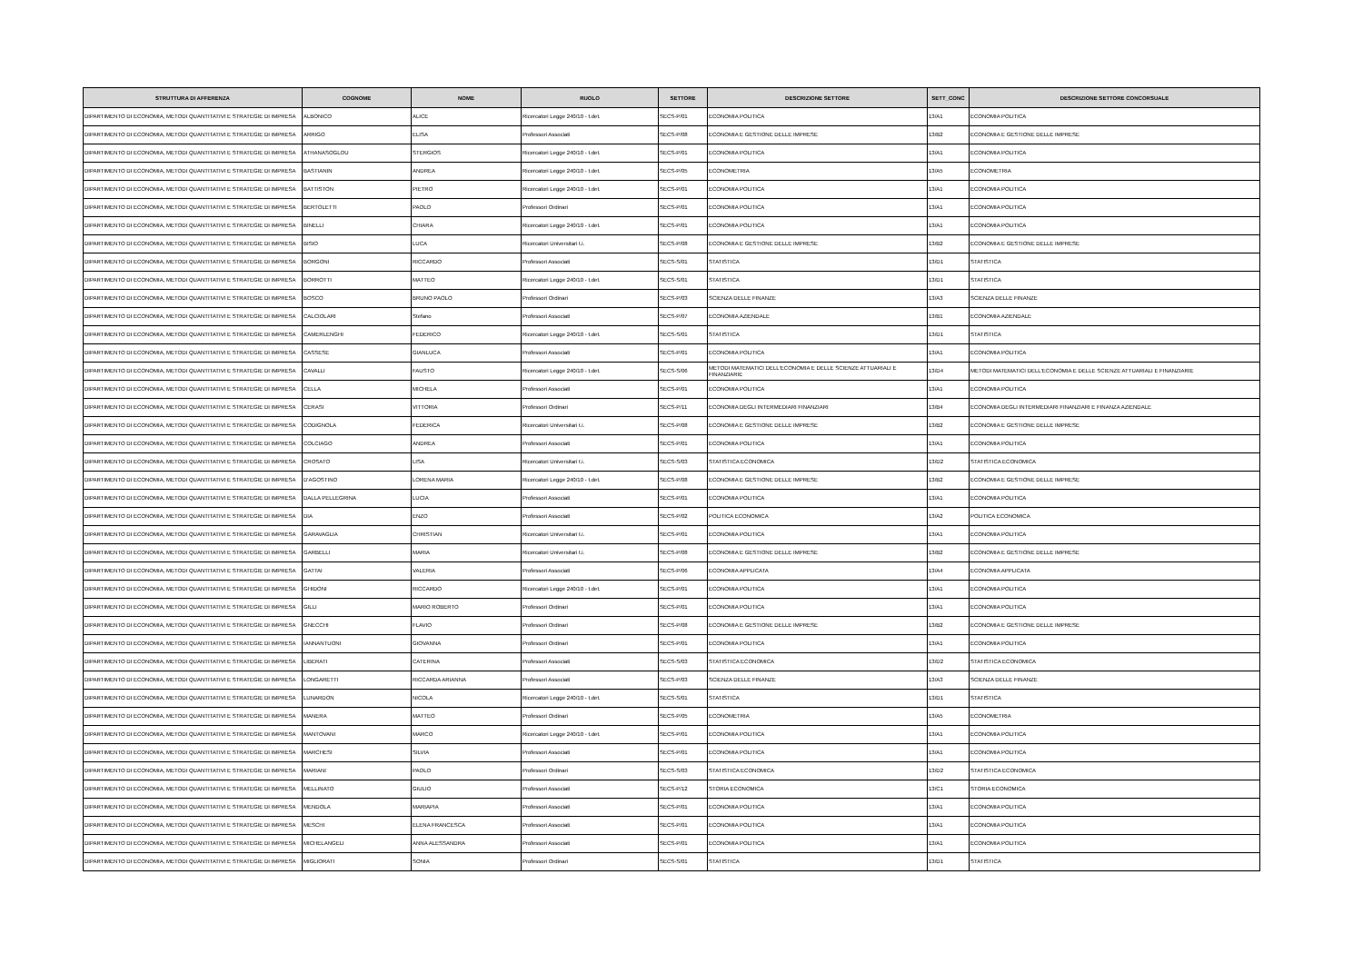| STRUTTURA DI AFFERENZA | COGNOME | NOME | RUOLO | SETTORE | DESCRIZIONE SETTORE | SETT_CONC | DESCRIZIONE SETTORE CONCORSUALE |
| --- | --- | --- | --- | --- | --- | --- | --- |
| DIPARTIMENTO DI ECONOMIA, METODI QUANTITATIVI E STRATEGIE DI IMPRESA | ALBONICO | ALICE | Ricercatori Legge 240/10 - t.det. | SECS-P/01 | ECONOMIA POLITICA | 13/A1 | ECONOMIA POLITICA |
| DIPARTIMENTO DI ECONOMIA, METODI QUANTITATIVI E STRATEGIE DI IMPRESA | ARRIGO | ELISA | Professori Associati | SECS-P/08 | ECONOMIA E GESTIONE DELLE IMPRESE | 13/B2 | ECONOMIA E GESTIONE DELLE IMPRESE |
| DIPARTIMENTO DI ECONOMIA, METODI QUANTITATIVI E STRATEGIE DI IMPRESA | ATHANASOGLOU | STERGIOS | Ricercatori Legge 240/10 - t.det. | SECS-P/01 | ECONOMIA POLITICA | 13/A1 | ECONOMIA POLITICA |
| DIPARTIMENTO DI ECONOMIA, METODI QUANTITATIVI E STRATEGIE DI IMPRESA | BASTIANIN | ANDREA | Ricercatori Legge 240/10 - t.det. | SECS-P/05 | ECONOMETRIA | 13/A5 | ECONOMETRIA |
| DIPARTIMENTO DI ECONOMIA, METODI QUANTITATIVI E STRATEGIE DI IMPRESA | BATTISTON | PIETRO | Ricercatori Legge 240/10 - t.det. | SECS-P/01 | ECONOMIA POLITICA | 13/A1 | ECONOMIA POLITICA |
| DIPARTIMENTO DI ECONOMIA, METODI QUANTITATIVI E STRATEGIE DI IMPRESA | BERTOLETTI | PAOLO | Professori Ordinari | SECS-P/01 | ECONOMIA POLITICA | 13/A1 | ECONOMIA POLITICA |
| DIPARTIMENTO DI ECONOMIA, METODI QUANTITATIVI E STRATEGIE DI IMPRESA | BINELLI | CHIARA | Ricercatori Legge 240/10 - t.det. | SECS-P/01 | ECONOMIA POLITICA | 13/A1 | ECONOMIA POLITICA |
| DIPARTIMENTO DI ECONOMIA, METODI QUANTITATIVI E STRATEGIE DI IMPRESA | BISIO | LUCA | Ricercatori Universitari t.i. | SECS-P/08 | ECONOMIA E GESTIONE DELLE IMPRESE | 13/B2 | ECONOMIA E GESTIONE DELLE IMPRESE |
| DIPARTIMENTO DI ECONOMIA, METODI QUANTITATIVI E STRATEGIE DI IMPRESA | BORGONI | RICCARDO | Professori Associati | SECS-S/01 | STATISTICA | 13/D1 | STATISTICA |
| DIPARTIMENTO DI ECONOMIA, METODI QUANTITATIVI E STRATEGIE DI IMPRESA | BORROTTI | MATTEO | Ricercatori Legge 240/10 - t.det. | SECS-S/01 | STATISTICA | 13/D1 | STATISTICA |
| DIPARTIMENTO DI ECONOMIA, METODI QUANTITATIVI E STRATEGIE DI IMPRESA | BOSCO | BRUNO PAOLO | Professori Ordinari | SECS-P/03 | SCIENZA DELLE FINANZE | 13/A3 | SCIENZA DELLE FINANZE |
| DIPARTIMENTO DI ECONOMIA, METODI QUANTITATIVI E STRATEGIE DI IMPRESA | CALCIOLARI | Stefano | Professori Associati | SECS-P/07 | ECONOMIA AZIENDALE | 13/B1 | ECONOMIA AZIENDALE |
| DIPARTIMENTO DI ECONOMIA, METODI QUANTITATIVI E STRATEGIE DI IMPRESA | CAMERLENGHI | FEDERICO | Ricercatori Legge 240/10 - t.det. | SECS-S/01 | STATISTICA | 13/D1 | STATISTICA |
| DIPARTIMENTO DI ECONOMIA, METODI QUANTITATIVI E STRATEGIE DI IMPRESA | CASSESE | GIANLUCA | Professori Associati | SECS-P/01 | ECONOMIA POLITICA | 13/A1 | ECONOMIA POLITICA |
| DIPARTIMENTO DI ECONOMIA, METODI QUANTITATIVI E STRATEGIE DI IMPRESA | CAVALLI | FAUSTO | Ricercatori Legge 240/10 - t.det. | SECS-S/06 | METODI MATEMATICI DELL'ECONOMIA E DELLE SCIENZE ATTUARIALI E FINANZIARIE | 13/D4 | METODI MATEMATICI DELL'ECONOMIA E DELLE SCIENZE ATTUARIALI E FINANZIARIE |
| DIPARTIMENTO DI ECONOMIA, METODI QUANTITATIVI E STRATEGIE DI IMPRESA | CELLA | MICHELA | Professori Associati | SECS-P/01 | ECONOMIA POLITICA | 13/A1 | ECONOMIA POLITICA |
| DIPARTIMENTO DI ECONOMIA, METODI QUANTITATIVI E STRATEGIE DI IMPRESA | CERASI | VITTORIA | Professori Ordinari | SECS-P/11 | ECONOMIA DEGLI INTERMEDIARI FINANZIARI | 13/B4 | ECONOMIA DEGLI INTERMEDIARI FINANZIARI E FINANZA AZIENDALE |
| DIPARTIMENTO DI ECONOMIA, METODI QUANTITATIVI E STRATEGIE DI IMPRESA | CODIGNOLA | FEDERICA | Ricercatori Universitari t.i. | SECS-P/08 | ECONOMIA E GESTIONE DELLE IMPRESE | 13/B2 | ECONOMIA E GESTIONE DELLE IMPRESE |
| DIPARTIMENTO DI ECONOMIA, METODI QUANTITATIVI E STRATEGIE DI IMPRESA | COLCIAGO | ANDREA | Professori Associati | SECS-P/01 | ECONOMIA POLITICA | 13/A1 | ECONOMIA POLITICA |
| DIPARTIMENTO DI ECONOMIA, METODI QUANTITATIVI E STRATEGIE DI IMPRESA | CROSATO | LISA | Ricercatori Universitari t.i. | SECS-S/03 | STATISTICA ECONOMICA | 13/D2 | STATISTICA ECONOMICA |
| DIPARTIMENTO DI ECONOMIA, METODI QUANTITATIVI E STRATEGIE DI IMPRESA | D'AGOSTINO | LORENA MARIA | Ricercatori Legge 240/10 - t.det. | SECS-P/08 | ECONOMIA E GESTIONE DELLE IMPRESE | 13/B2 | ECONOMIA E GESTIONE DELLE IMPRESE |
| DIPARTIMENTO DI ECONOMIA, METODI QUANTITATIVI E STRATEGIE DI IMPRESA | DALLA PELLEGRINA | LUCIA | Professori Associati | SECS-P/01 | ECONOMIA POLITICA | 13/A1 | ECONOMIA POLITICA |
| DIPARTIMENTO DI ECONOMIA, METODI QUANTITATIVI E STRATEGIE DI IMPRESA | DIA | ENZO | Professori Associati | SECS-P/02 | POLITICA ECONOMICA | 13/A2 | POLITICA ECONOMICA |
| DIPARTIMENTO DI ECONOMIA, METODI QUANTITATIVI E STRATEGIE DI IMPRESA | GARAVAGLIA | CHRISTIAN | Ricercatori Universitari t.i. | SECS-P/01 | ECONOMIA POLITICA | 13/A1 | ECONOMIA POLITICA |
| DIPARTIMENTO DI ECONOMIA, METODI QUANTITATIVI E STRATEGIE DI IMPRESA | GARBELLI | MARIA | Ricercatori Universitari t.i. | SECS-P/08 | ECONOMIA E GESTIONE DELLE IMPRESE | 13/B2 | ECONOMIA E GESTIONE DELLE IMPRESE |
| DIPARTIMENTO DI ECONOMIA, METODI QUANTITATIVI E STRATEGIE DI IMPRESA | GATTAI | VALERIA | Professori Associati | SECS-P/06 | ECONOMIA APPLICATA | 13/A4 | ECONOMIA APPLICATA |
| DIPARTIMENTO DI ECONOMIA, METODI QUANTITATIVI E STRATEGIE DI IMPRESA | GHIDONI | RICCARDO | Ricercatori Legge 240/10 - t.det. | SECS-P/01 | ECONOMIA POLITICA | 13/A1 | ECONOMIA POLITICA |
| DIPARTIMENTO DI ECONOMIA, METODI QUANTITATIVI E STRATEGIE DI IMPRESA | GILLI | MARIO ROBERTO | Professori Ordinari | SECS-P/01 | ECONOMIA POLITICA | 13/A1 | ECONOMIA POLITICA |
| DIPARTIMENTO DI ECONOMIA, METODI QUANTITATIVI E STRATEGIE DI IMPRESA | GNECCHI | FLAVIO | Professori Ordinari | SECS-P/08 | ECONOMIA E GESTIONE DELLE IMPRESE | 13/B2 | ECONOMIA E GESTIONE DELLE IMPRESE |
| DIPARTIMENTO DI ECONOMIA, METODI QUANTITATIVI E STRATEGIE DI IMPRESA | IANNANTUONI | GIOVANNA | Professori Ordinari | SECS-P/01 | ECONOMIA POLITICA | 13/A1 | ECONOMIA POLITICA |
| DIPARTIMENTO DI ECONOMIA, METODI QUANTITATIVI E STRATEGIE DI IMPRESA | LIBERATI | CATERINA | Professori Associati | SECS-S/03 | STATISTICA ECONOMICA | 13/D2 | STATISTICA ECONOMICA |
| DIPARTIMENTO DI ECONOMIA, METODI QUANTITATIVI E STRATEGIE DI IMPRESA | LONGARETTI | RICCARDA ARIANNA | Professori Associati | SECS-P/03 | SCIENZA DELLE FINANZE | 13/A3 | SCIENZA DELLE FINANZE |
| DIPARTIMENTO DI ECONOMIA, METODI QUANTITATIVI E STRATEGIE DI IMPRESA | LUNARDON | NICOLA | Ricercatori Legge 240/10 - t.det. | SECS-S/01 | STATISTICA | 13/D1 | STATISTICA |
| DIPARTIMENTO DI ECONOMIA, METODI QUANTITATIVI E STRATEGIE DI IMPRESA | MANERA | MATTEO | Professori Ordinari | SECS-P/05 | ECONOMETRIA | 13/A5 | ECONOMETRIA |
| DIPARTIMENTO DI ECONOMIA, METODI QUANTITATIVI E STRATEGIE DI IMPRESA | MANTOVANI | MARCO | Ricercatori Legge 240/10 - t.det. | SECS-P/01 | ECONOMIA POLITICA | 13/A1 | ECONOMIA POLITICA |
| DIPARTIMENTO DI ECONOMIA, METODI QUANTITATIVI E STRATEGIE DI IMPRESA | MARCHESI | SILVIA | Professori Associati | SECS-P/01 | ECONOMIA POLITICA | 13/A1 | ECONOMIA POLITICA |
| DIPARTIMENTO DI ECONOMIA, METODI QUANTITATIVI E STRATEGIE DI IMPRESA | MARIANI | PAOLO | Professori Ordinari | SECS-S/03 | STATISTICA ECONOMICA | 13/D2 | STATISTICA ECONOMICA |
| DIPARTIMENTO DI ECONOMIA, METODI QUANTITATIVI E STRATEGIE DI IMPRESA | MELLINATO | GIULIO | Professori Associati | SECS-P/12 | STORIA ECONOMICA | 13/C1 | STORIA ECONOMICA |
| DIPARTIMENTO DI ECONOMIA, METODI QUANTITATIVI E STRATEGIE DI IMPRESA | MENDOLA | MARIAPIA | Professori Associati | SECS-P/01 | ECONOMIA POLITICA | 13/A1 | ECONOMIA POLITICA |
| DIPARTIMENTO DI ECONOMIA, METODI QUANTITATIVI E STRATEGIE DI IMPRESA | MESCHI | ELENA FRANCESCA | Professori Associati | SECS-P/01 | ECONOMIA POLITICA | 13/A1 | ECONOMIA POLITICA |
| DIPARTIMENTO DI ECONOMIA, METODI QUANTITATIVI E STRATEGIE DI IMPRESA | MICHELANGELI | ANNA ALESSANDRA | Professori Associati | SECS-P/01 | ECONOMIA POLITICA | 13/A1 | ECONOMIA POLITICA |
| DIPARTIMENTO DI ECONOMIA, METODI QUANTITATIVI E STRATEGIE DI IMPRESA | MIGLIORATI | SONIA | Professori Ordinari | SECS-S/01 | STATISTICA | 13/D1 | STATISTICA |